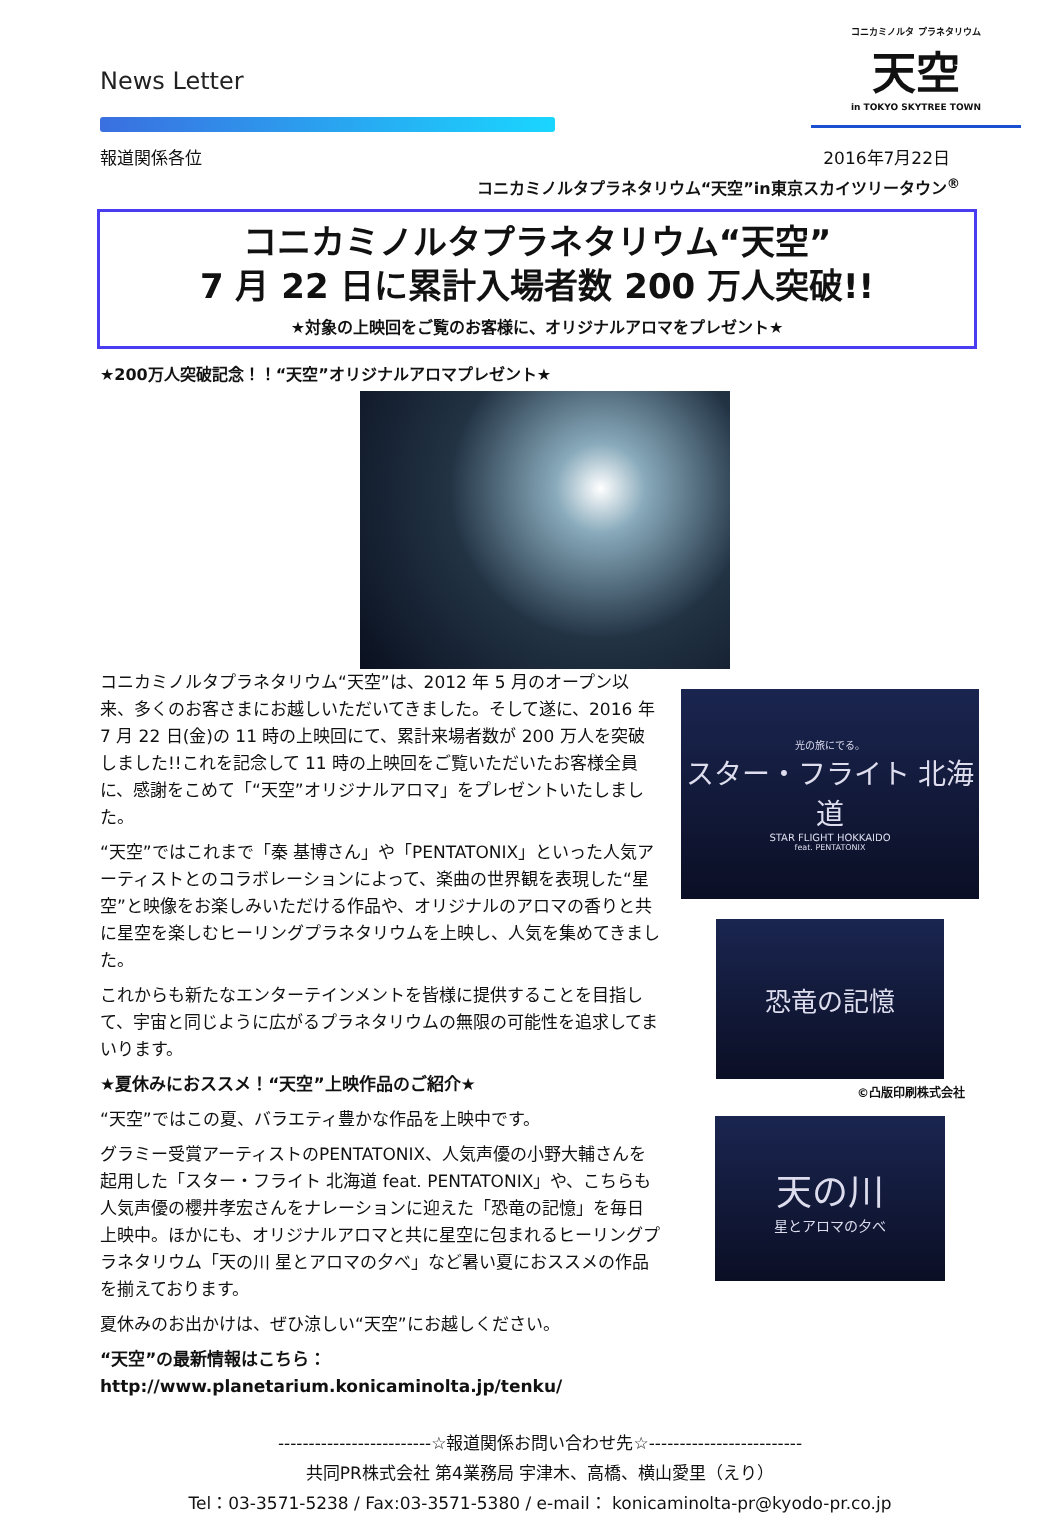News Letter
コニカミノルタ プラネタリウム
天空
in TOKYO SKYTREE TOWN
報道関係各位 2016年7月22日
コニカミノルタプラネタリウム“天空”in東京スカイツリータウン<sup>®</sup>
コニカミノルタプラネタリウム“天空”
7 月 22 日に累計入場者数 200 万人突破!!
★対象の上映回をご覧のお客様に、オリジナルアロマをプレゼント★
★200万人突破記念！！“天空”オリジナルアロマプレゼント★
コニカミノルタプラネタリウム“天空”は、2012 年 5 月のオープン以来、多くのお客さまにお越しいただいてきました。そして遂に、2016 年 7 月 22 日(金)の 11 時の上映回にて、累計来場者数が 200 万人を突破しました!!これを記念して 11 時の上映回をご覧いただいたお客様全員に、感謝をこめて「“天空”オリジナルアロマ」をプレゼントいたしました。
“天空”ではこれまで「秦 基博さん」や「PENTATONIX」といった人気アーティストとのコラボレーションによって、楽曲の世界観を表現した“星空”と映像をお楽しみいただける作品や、オリジナルのアロマの香りと共に星空を楽しむヒーリングプラネタリウムを上映し、人気を集めてきました。
これからも新たなエンターテインメントを皆様に提供することを目指して、宇宙と同じように広がるプラネタリウムの無限の可能性を追求してまいります。
★夏休みにおススメ！“天空”上映作品のご紹介★
“天空”ではこの夏、バラエティ豊かな作品を上映中です。
グラミー受賞アーティストのPENTATONIX、人気声優の小野大輔さんを起用した「スター・フライト 北海道 feat. PENTATONIX」や、こちらも人気声優の櫻井孝宏さんをナレーションに迎えた「恐竜の記憶」を毎日上映中。ほかにも、オリジナルアロマと共に星空に包まれるヒーリングプラネタリウム「天の川 星とアロマの夕べ」など暑い夏におススメの作品を揃えております。
夏休みのお出かけは、ぜひ涼しい“天空”にお越しください。
“天空”の最新情報はこちら：http://www.planetarium.konicaminolta.jp/tenku/
光の旅にでる。
スター・フライト 北海道
STAR FLIGHT HOKKAIDO
feat. PENTATONIX
恐竜の記憶
©凸版印刷株式会社
天の川
星とアロマの夕べ
-------------------------☆報道関係お問い合わせ先☆-------------------------
共同PR株式会社 第4業務局 宇津木、高橋、横山愛里（えり）
Tel：03-3571-5238 / Fax:03-3571-5380 / e-mail： konicaminolta-pr@kyodo-pr.co.jp